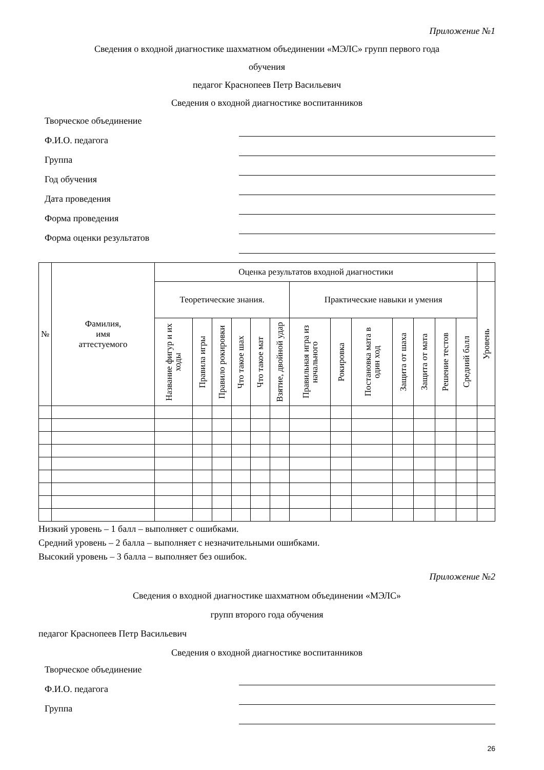Приложение №1
Сведения о входной диагностике шахматном объединении «МЭЛС» групп первого года
обучения
педагог Краснопеев Петр Васильевич
Сведения о входной диагностике воспитанников
Творческое объединение
Ф.И.О. педагога
Группа
Год обучения
Дата проведения
Форма проведения
Форма оценки результатов
| № | Фамилия, имя аттестуемого | Оценка результатов входной диагностики | | | | | | | | | | | | | |
| --- | --- | --- | --- | --- | --- | --- | --- | --- | --- | --- | --- | --- | --- | --- | --- |
| | | Теоретические знания. | | | | | | Практические навыки и умения | | | | | | | Уровень |
| | | Название фигур и их ходы | Правила игры | Правило рокировки | Что такое шах | Что такое мат | Взятие, двойной удар | Правильная игра из начального | Рокировка | Постановка мата в один ход | Защита от шаха | Защита от мата | Решение тестов | Средний балл | |
Низкий уровень – 1 балл – выполняет с ошибками.
Средний уровень – 2 балла – выполняет с незначительными ошибками.
Высокий уровень – 3 балла – выполняет без ошибок.
Приложение №2
Сведения о входной диагностике шахматном объединении «МЭЛС»
групп второго года обучения
педагог Краснопеев Петр Васильевич
Сведения о входной диагностике воспитанников
Творческое объединение
Ф.И.О. педагога
Группа
26